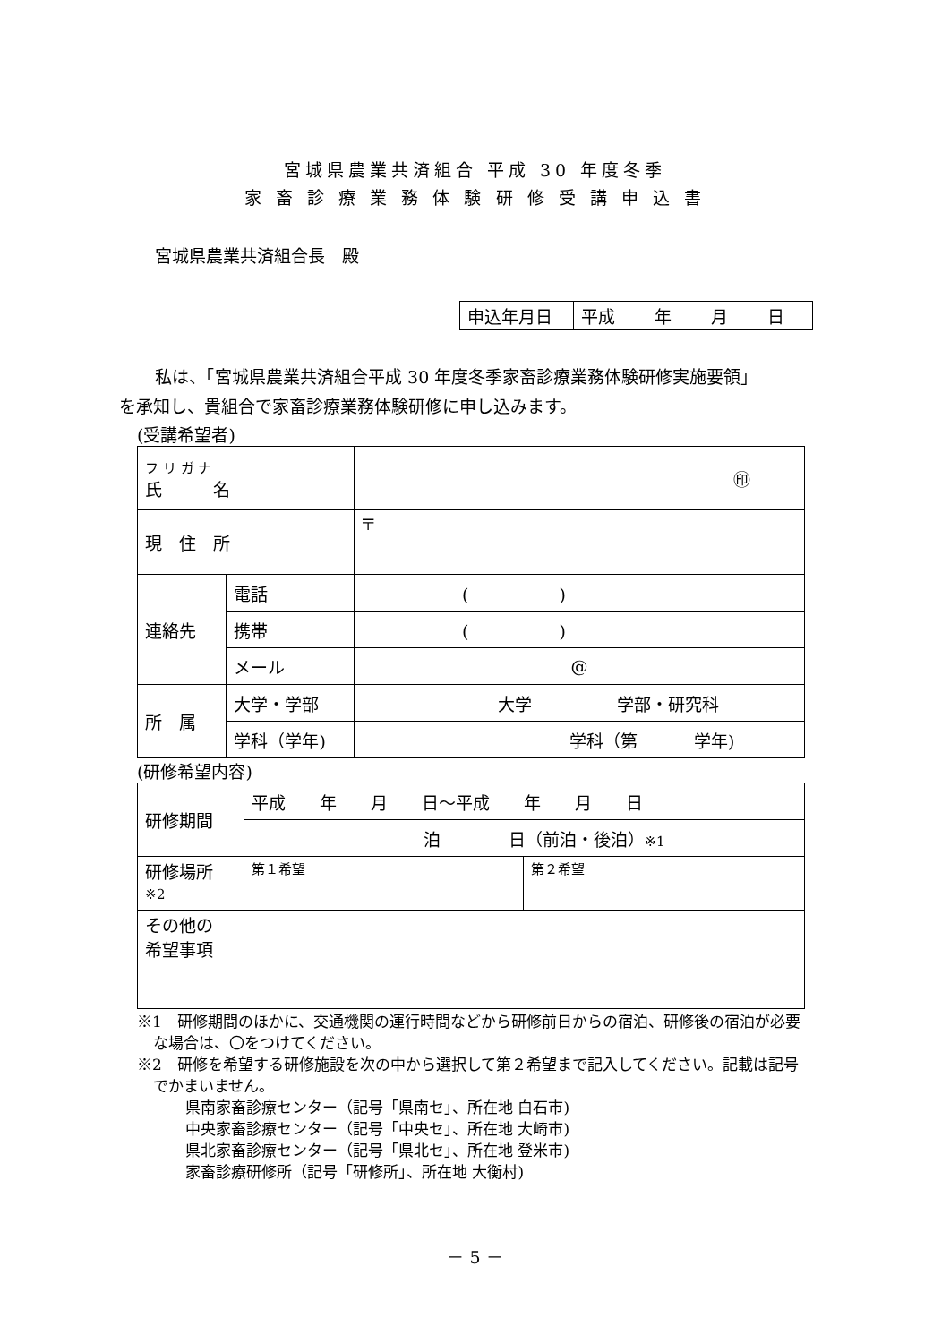宮城県農業共済組合 平成 30 年度冬季
家 畜 診 療 業 務 体 験 研 修 受 講 申 込 書
宮城県農業共済組合長　殿
| 申込年月日 | 平成 年 月 日 |
私は、「宮城県農業共済組合平成 30 年度冬季家畜診療業務体験研修実施要領」
を承知し、貴組合で家畜診療業務体験研修に申し込みます。
(受講希望者)
| フ リ ガ ナ 氏 名 | | ㊞ |
| 現 住 所 | | 〒 |
| 連絡先 | 電話 | ( ) |
| | 携帯 | ( ) |
| | メール | @ |
| 所 属 | 大学・学部 | 大学 学部・研究科 |
| | 学科（学年) | 学科（第 学年) |
(研修希望内容)
| 研修期間 | 平成 年 月 日～平成 年 月 日 | |
| | 泊 日（前泊・後泊） ※1 | |
| 研修場所 ※2 | 第１希望 | 第２希望 |
| その他の 希望事項 | | |
※1　研修期間のほかに、交通機関の運行時間などから研修前日からの宿泊、研修後の宿泊が必要な場合は、〇をつけてください。
※2　研修を希望する研修施設を次の中から選択して第２希望まで記入してください。記載は記号でかまいません。
県南家畜診療センター（記号「県南セ」、所在地 白石市)
中央家畜診療センター（記号「中央セ」、所在地 大崎市)
県北家畜診療センター（記号「県北セ」、所在地 登米市)
家畜診療研修所（記号「研修所」、所在地 大衡村)
－ 5 －